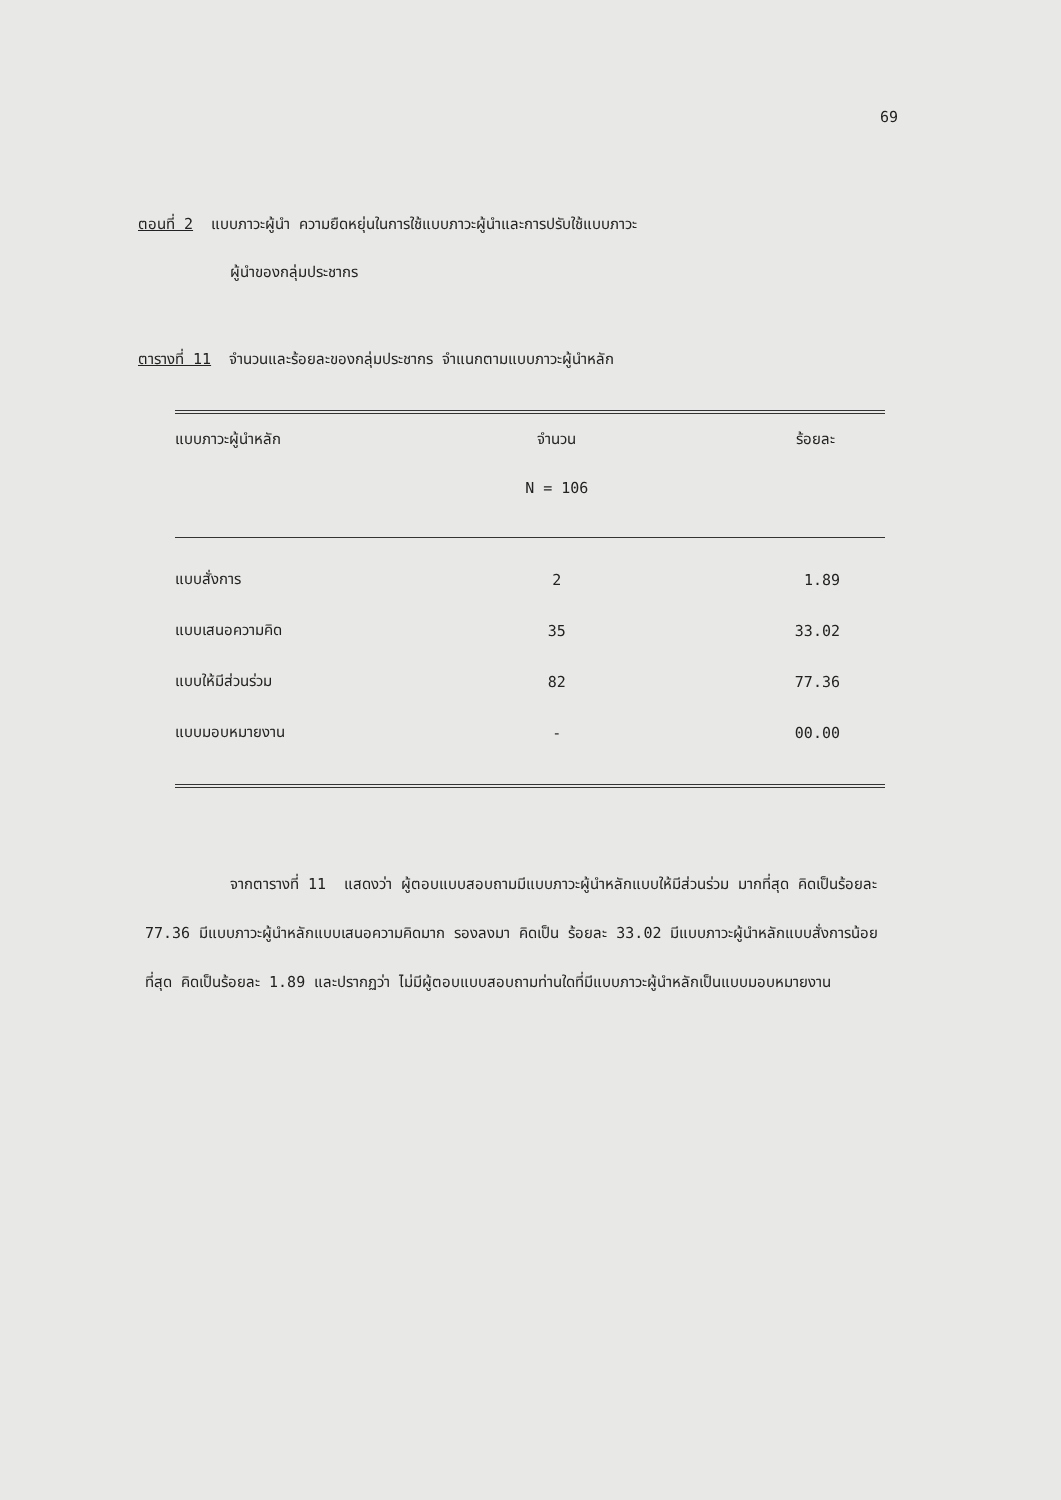69
ตอนที่ 2 แบบภาวะผู้นำ ความยืดหยุ่นในการใช้แบบภาวะผู้นำและการปรับใช้แบบภาวะ
ผู้นำของกลุ่มประชากร
ตารางที่ 11 จำนวนและร้อยละของกลุ่มประชากร จำแนกตามแบบภาวะผู้นำหลัก
| แบบภาวะผู้นำหลัก | จำนวน | ร้อยละ |
| --- | --- | --- |
| | N = 106 | |
| แบบสั่งการ | 2 | 1.89 |
| แบบเสนอความคิด | 35 | 33.02 |
| แบบให้มีส่วนร่วม | 82 | 77.36 |
| แบบมอบหมายงาน | - | 00.00 |
จากตารางที่ 11 แสดงว่า ผู้ตอบแบบสอบถามมีแบบภาวะผู้นำหลักแบบให้มีส่วนร่วม มากที่สุด คิดเป็นร้อยละ 77.36 มีแบบภาวะผู้นำหลักแบบเสนอความคิดมาก รองลงมา คิดเป็น ร้อยละ 33.02 มีแบบภาวะผู้นำหลักแบบสั่งการน้อยที่สุด คิดเป็นร้อยละ 1.89 และปรากฏว่า ไม่มีผู้ตอบแบบสอบถามท่านใดที่มีแบบภาวะผู้นำหลักเป็นแบบมอบหมายงาน